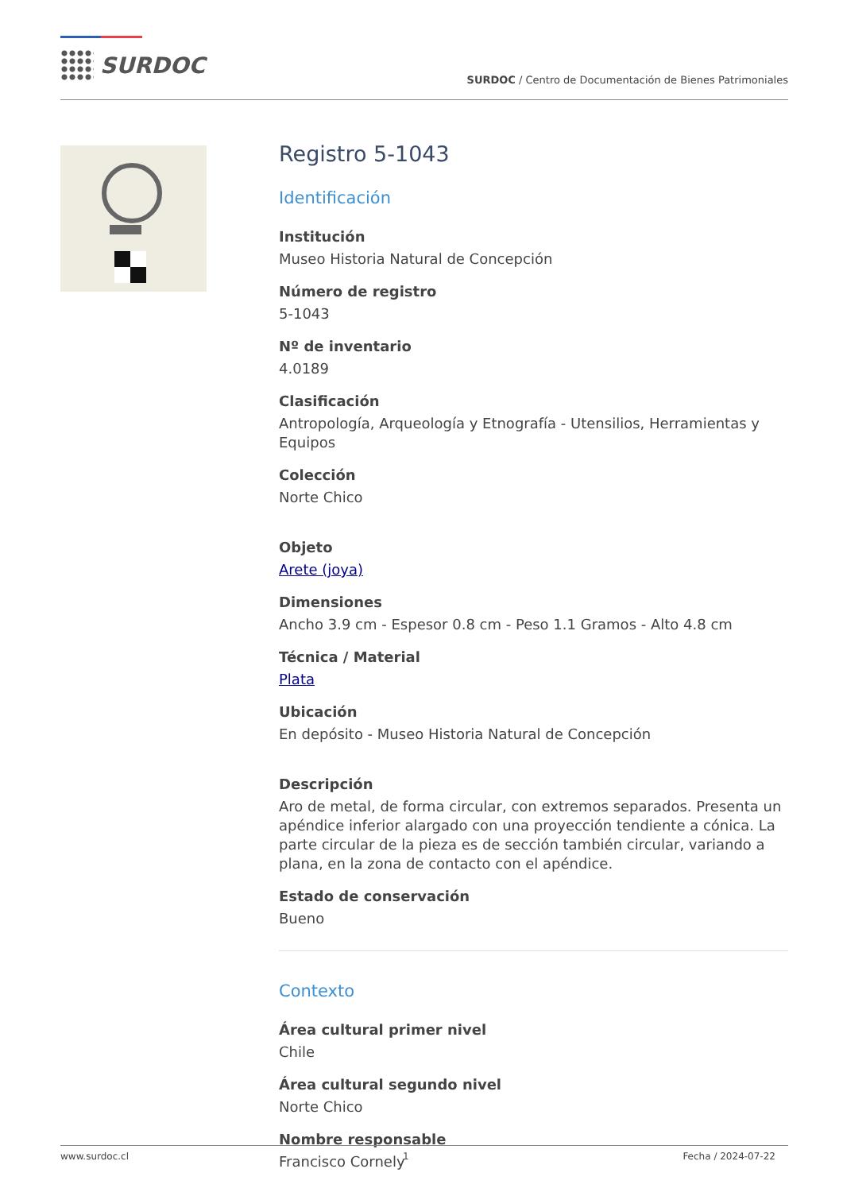SURDOC
SURDOC / Centro de Documentación de Bienes Patrimoniales
Registro 5-1043
Identificación
Institución
Museo Historia Natural de Concepción
Número de registro
5-1043
Nº de inventario
4.0189
Clasificación
Antropología, Arqueología y Etnografía - Utensilios, Herramientas y Equipos
Colección
Norte Chico
Objeto
Arete (joya)
Dimensiones
Ancho 3.9 cm - Espesor 0.8 cm - Peso 1.1 Gramos - Alto 4.8 cm
Técnica / Material
Plata
Ubicación
En depósito - Museo Historia Natural de Concepción
Descripción
Aro de metal, de forma circular, con extremos separados. Presenta un apéndice inferior alargado con una proyección tendiente a cónica. La parte circular de la pieza es de sección también circular, variando a plana, en la zona de contacto con el apéndice.
Estado de conservación
Bueno
Contexto
Área cultural primer nivel
Chile
Área cultural segundo nivel
Norte Chico
Nombre responsable
Francisco Cornely
www.surdoc.cl 1 Fecha / 2024-07-22